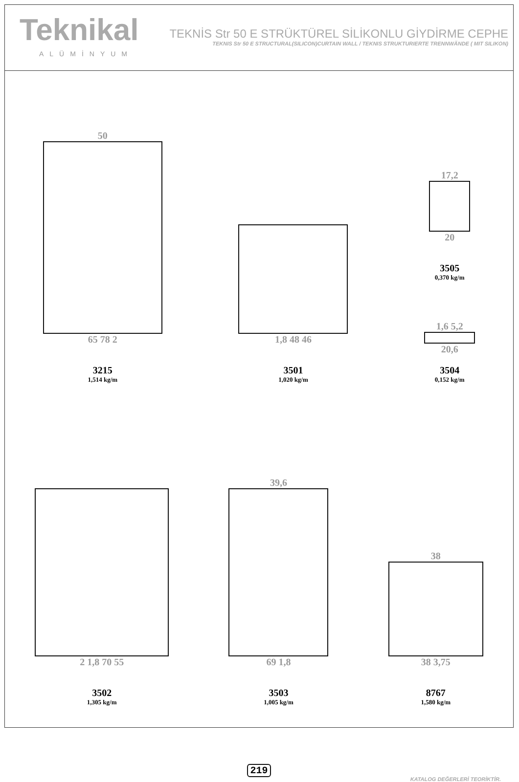Teknikal
ALÜMİNYUM
TEKNİS Str 50 E STRÜKTÜREL SİLİKONLU GİYDİRME CEPHE
TEKNIS Str 50 E STRUCTURAL(SILICON)CURTAIN WALL / TEKNIS STRUKTURIERTE TRENNWÄNDE ( MIT SILIKON)
50
65 78 2
3215
1,514 kg/m
1,8 48 46
3501
1,020 kg/m
17,2
20
3505
0,370 kg/m
1,6 5,2
20,6
3504
0,152 kg/m
2 1,8 70 55
3502
1,305 kg/m
39,6
69 1,8
3503
1,005 kg/m
38
38 3,75
8767
1,580 kg/m
219
KATALOG DEĞERLERİ TEORİKTİR.